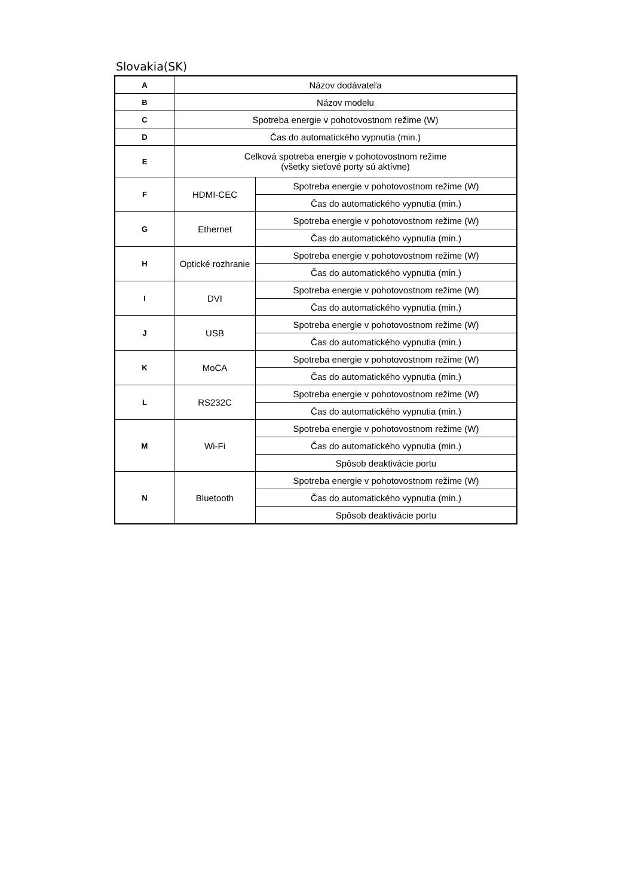Slovakia(SK)
| A | Názov dodávateľa | |
| B | Názov modelu | |
| C | Spotreba energie v pohotovostnom režime (W) | |
| D | Čas do automatického vypnutia (min.) | |
| E | Celková spotreba energie v pohotovostnom režime (všetky sieťové porty sú aktívne) | |
| F | HDMI-CEC | Spotreba energie v pohotovostnom režime (W) |
| | | Čas do automatického vypnutia (min.) |
| G | Ethernet | Spotreba energie v pohotovostnom režime (W) |
| | | Čas do automatického vypnutia (min.) |
| H | Optické rozhranie | Spotreba energie v pohotovostnom režime (W) |
| | | Čas do automatického vypnutia (min.) |
| I | DVI | Spotreba energie v pohotovostnom režime (W) |
| | | Čas do automatického vypnutia (min.) |
| J | USB | Spotreba energie v pohotovostnom režime (W) |
| | | Čas do automatického vypnutia (min.) |
| K | MoCA | Spotreba energie v pohotovostnom režime (W) |
| | | Čas do automatického vypnutia (min.) |
| L | RS232C | Spotreba energie v pohotovostnom režime (W) |
| | | Čas do automatického vypnutia (min.) |
| M | Wi-Fi | Spotreba energie v pohotovostnom režime (W) |
| | | Čas do automatického vypnutia (min.) |
| | | Spôsob deaktivácie portu |
| N | Bluetooth | Spotreba energie v pohotovostnom režime (W) |
| | | Čas do automatického vypnutia (min.) |
| | | Spôsob deaktivácie portu |